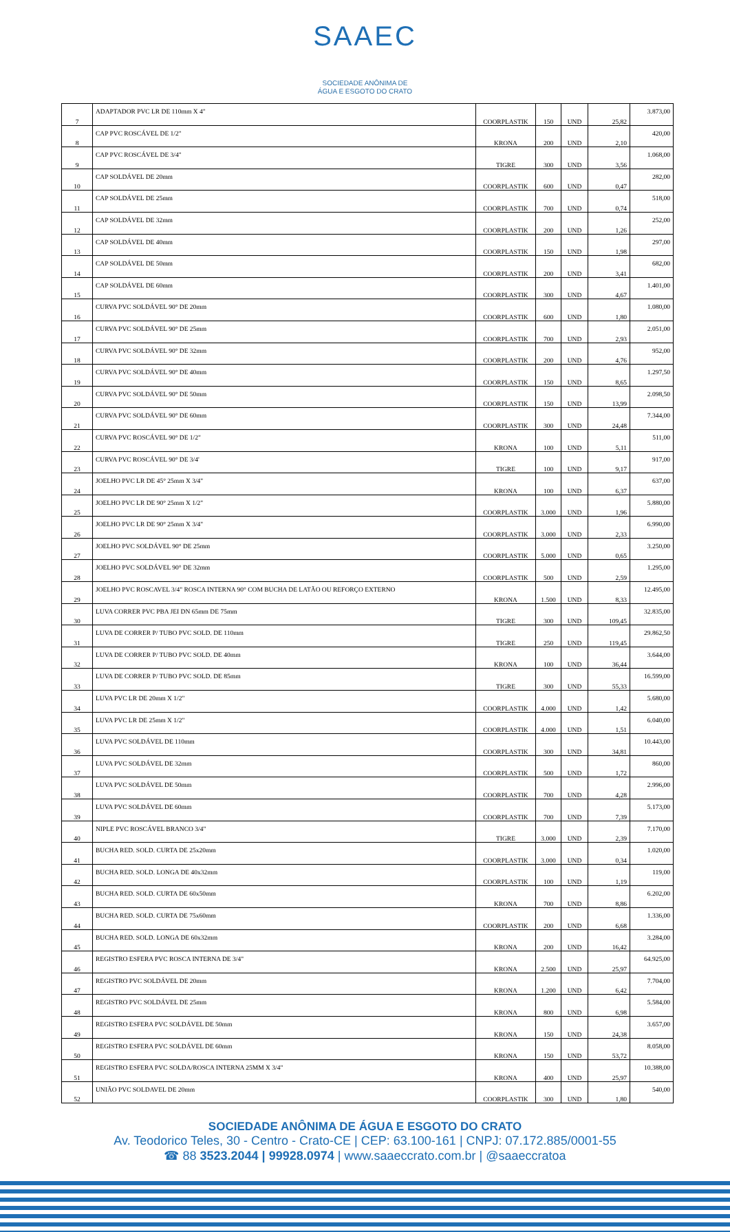SAAEC
SOCIEDADE ANÔNIMA DE
ÁGUA E ESGOTO DO CRATO
| 7 | ADAPTADOR PVC LR DE 110mm X 4" | COORPLASTIK | 150 | UND | 25,82 | 3.873,00 |
| 8 | CAP PVC ROSCÁVEL DE 1/2" | KRONA | 200 | UND | 2,10 | 420,00 |
| 9 | CAP PVC ROSCÁVEL DE 3/4" | TIGRE | 300 | UND | 3,56 | 1.068,00 |
| 10 | CAP SOLDÁVEL DE 20mm | COORPLASTIK | 600 | UND | 0,47 | 282,00 |
| 11 | CAP SOLDÁVEL DE 25mm | COORPLASTIK | 700 | UND | 0,74 | 518,00 |
| 12 | CAP SOLDÁVEL DE 32mm | COORPLASTIK | 200 | UND | 1,26 | 252,00 |
| 13 | CAP SOLDÁVEL DE 40mm | COORPLASTIK | 150 | UND | 1,98 | 297,00 |
| 14 | CAP SOLDÁVEL DE 50mm | COORPLASTIK | 200 | UND | 3,41 | 682,00 |
| 15 | CAP SOLDÁVEL DE 60mm | COORPLASTIK | 300 | UND | 4,67 | 1.401,00 |
| 16 | CURVA PVC SOLDÁVEL 90° DE 20mm | COORPLASTIK | 600 | UND | 1,80 | 1.080,00 |
| 17 | CURVA PVC SOLDÁVEL 90° DE 25mm | COORPLASTIK | 700 | UND | 2,93 | 2.051,00 |
| 18 | CURVA PVC SOLDÁVEL 90° DE 32mm | COORPLASTIK | 200 | UND | 4,76 | 952,00 |
| 19 | CURVA PVC SOLDÁVEL 90° DE 40mm | COORPLASTIK | 150 | UND | 8,65 | 1.297,50 |
| 20 | CURVA PVC SOLDÁVEL 90° DE 50mm | COORPLASTIK | 150 | UND | 13,99 | 2.098,50 |
| 21 | CURVA PVC SOLDÁVEL 90° DE 60mm | COORPLASTIK | 300 | UND | 24,48 | 7.344,00 |
| 22 | CURVA PVC ROSCÁVEL 90° DE 1/2" | KRONA | 100 | UND | 5,11 | 511,00 |
| 23 | CURVA PVC ROSCÁVEL 90° DE 3/4' | TIGRE | 100 | UND | 9,17 | 917,00 |
| 24 | JOELHO PVC LR DE 45° 25mm X 3/4" | KRONA | 100 | UND | 6,37 | 637,00 |
| 25 | JOELHO PVC LR DE 90° 25mm X 1/2" | COORPLASTIK | 3.000 | UND | 1,96 | 5.880,00 |
| 26 | JOELHO PVC LR DE 90° 25mm X 3/4" | COORPLASTIK | 3.000 | UND | 2,33 | 6.990,00 |
| 27 | JOELHO PVC SOLDÁVEL 90° DE 25mm | COORPLASTIK | 5.000 | UND | 0,65 | 3.250,00 |
| 28 | JOELHO PVC SOLDÁVEL 90° DE 32mm | COORPLASTIK | 500 | UND | 2,59 | 1.295,00 |
| 29 | JOELHO PVC ROSCAVEL 3/4" ROSCA INTERNA 90° COM BUCHA DE LATÃO OU REFORÇO EXTERNO | KRONA | 1.500 | UND | 8,33 | 12.495,00 |
| 30 | LUVA CORRER PVC PBA JEI DN 65mm DE 75mm | TIGRE | 300 | UND | 109,45 | 32.835,00 |
| 31 | LUVA DE CORRER P/ TUBO PVC SOLD. DE 110mm | TIGRE | 250 | UND | 119,45 | 29.862,50 |
| 32 | LUVA DE CORRER P/ TUBO PVC SOLD. DE 40mm | KRONA | 100 | UND | 36,44 | 3.644,00 |
| 33 | LUVA DE CORRER P/ TUBO PVC SOLD. DE 85mm | TIGRE | 300 | UND | 55,33 | 16.599,00 |
| 34 | LUVA PVC LR DE 20mm X 1/2" | COORPLASTIK | 4.000 | UND | 1,42 | 5.680,00 |
| 35 | LUVA PVC LR DE 25mm X 1/2" | COORPLASTIK | 4.000 | UND | 1,51 | 6.040,00 |
| 36 | LUVA PVC SOLDÁVEL DE 110mm | COORPLASTIK | 300 | UND | 34,81 | 10.443,00 |
| 37 | LUVA PVC SOLDÁVEL DE 32mm | COORPLASTIK | 500 | UND | 1,72 | 860,00 |
| 38 | LUVA PVC SOLDÁVEL DE 50mm | COORPLASTIK | 700 | UND | 4,28 | 2.996,00 |
| 39 | LUVA PVC SOLDÁVEL DE 60mm | COORPLASTIK | 700 | UND | 7,39 | 5.173,00 |
| 40 | NIPLE PVC ROSCÁVEL BRANCO 3/4" | TIGRE | 3.000 | UND | 2,39 | 7.170,00 |
| 41 | BUCHA RED. SOLD. CURTA DE 25x20mm | COORPLASTIK | 3.000 | UND | 0,34 | 1.020,00 |
| 42 | BUCHA RED. SOLD. LONGA DE 40x32mm | COORPLASTIK | 100 | UND | 1,19 | 119,00 |
| 43 | BUCHA RED. SOLD. CURTA DE 60x50mm | KRONA | 700 | UND | 8,86 | 6.202,00 |
| 44 | BUCHA RED. SOLD. CURTA DE 75x60mm | COORPLASTIK | 200 | UND | 6,68 | 1.336,00 |
| 45 | BUCHA RED. SOLD. LONGA DE 60x32mm | KRONA | 200 | UND | 16,42 | 3.284,00 |
| 46 | REGISTRO ESFERA PVC ROSCA INTERNA DE 3/4" | KRONA | 2.500 | UND | 25,97 | 64.925,00 |
| 47 | REGISTRO PVC SOLDÁVEL DE 20mm | KRONA | 1.200 | UND | 6,42 | 7.704,00 |
| 48 | REGISTRO PVC SOLDÁVEL DE 25mm | KRONA | 800 | UND | 6,98 | 5.584,00 |
| 49 | REGISTRO ESFERA PVC SOLDÁVEL DE 50mm | KRONA | 150 | UND | 24,38 | 3.657,00 |
| 50 | REGISTRO ESFERA PVC SOLDÁVEL DE 60mm | KRONA | 150 | UND | 53,72 | 8.058,00 |
| 51 | REGISTRO ESFERA PVC SOLDA/ROSCA INTERNA 25MM X 3/4" | KRONA | 400 | UND | 25,97 | 10.388,00 |
| 52 | UNIÃO PVC SOLDAVEL DE 20mm | COORPLASTIK | 300 | UND | 1,80 | 540,00 |
SOCIEDADE ANÔNIMA DE ÁGUA E ESGOTO DO CRATO
Av. Teodorico Teles, 30 - Centro - Crato-CE | CEP: 63.100-161 | CNPJ: 07.172.885/0001-55
☎ 88 3523.2044 | 99928.0974 | www.saaeccrato.com.br | @saaeccratoa